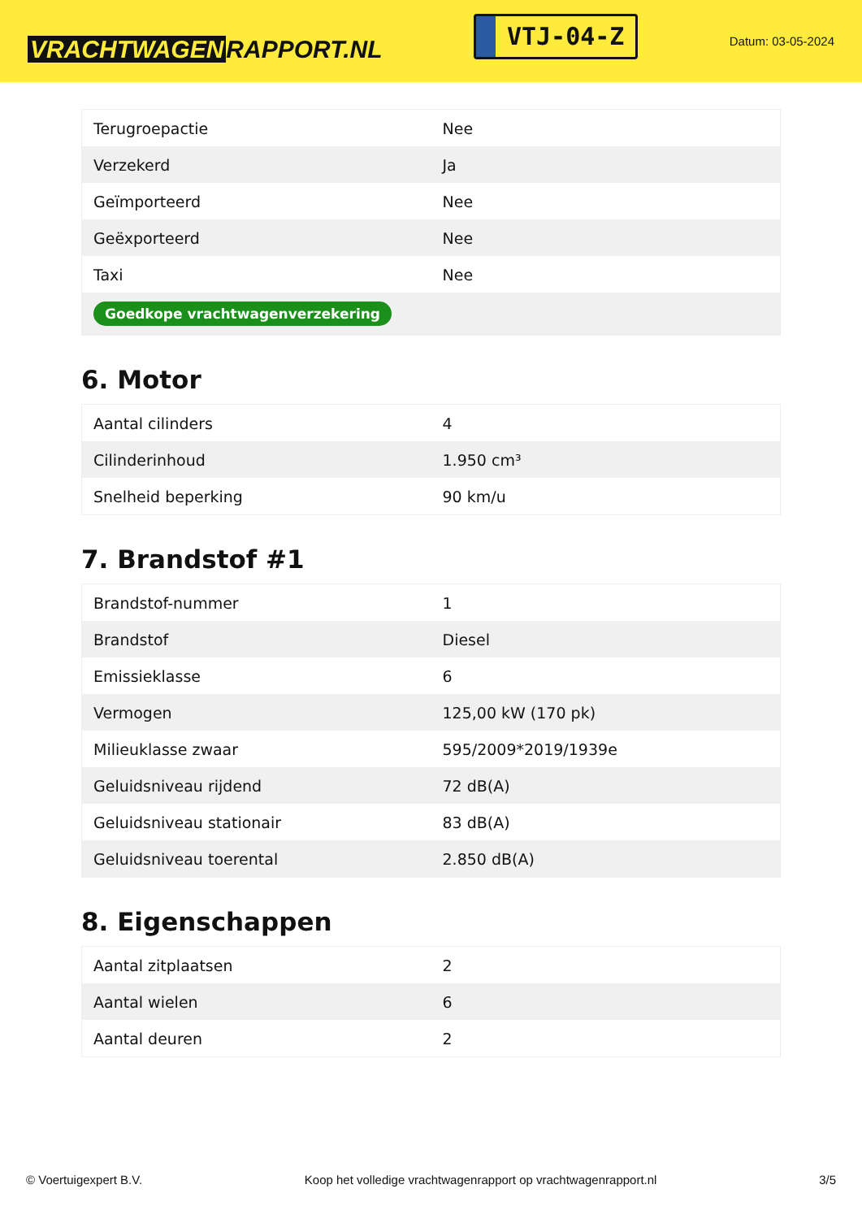VRACHTWAGEN RAPPORT.NL
VTJ-04-Z
Datum: 03-05-2024
| Terugroepactie | Nee |
| Verzekerd | Ja |
| Geïmporteerd | Nee |
| Geëxporteerd | Nee |
| Taxi | Nee |
| Goedkope vrachtwagenverzekering | |
6. Motor
| Aantal cilinders | 4 |
| Cilinderinhoud | 1.950 cm³ |
| Snelheid beperking | 90 km/u |
7. Brandstof #1
| Brandstof-nummer | 1 |
| Brandstof | Diesel |
| Emissieklasse | 6 |
| Vermogen | 125,00 kW (170 pk) |
| Milieuklasse zwaar | 595/2009*2019/1939e |
| Geluidsniveau rijdend | 72 dB(A) |
| Geluidsniveau stationair | 83 dB(A) |
| Geluidsniveau toerental | 2.850 dB(A) |
8. Eigenschappen
| Aantal zitplaatsen | 2 |
| Aantal wielen | 6 |
| Aantal deuren | 2 |
© Voertuigexpert B.V. Koop het volledige vrachtwagenrapport op vrachtwagenrapport.nl 3/5